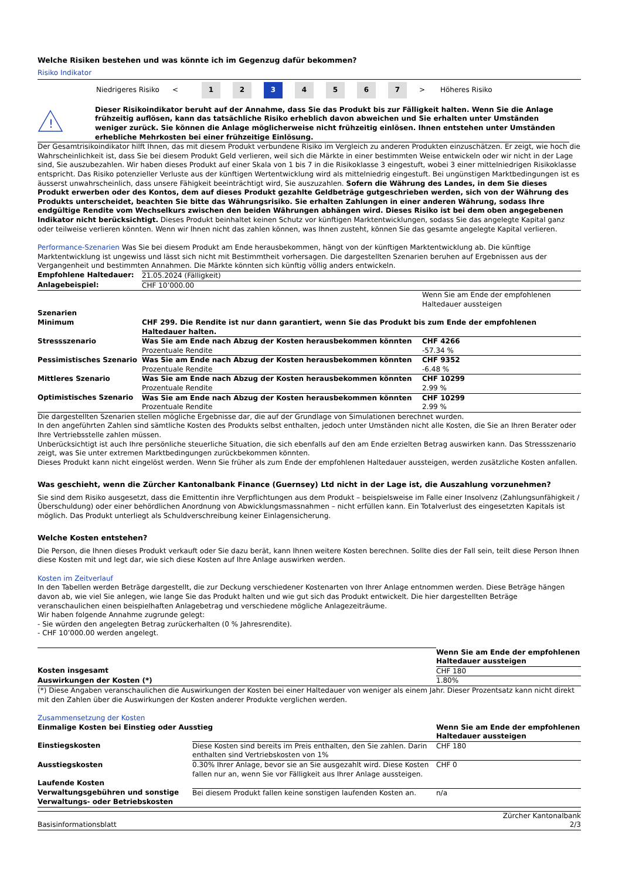Welche Risiken bestehen und was könnte ich im Gegenzug dafür bekommen?
Risiko Indikator
Niedrigeres Risiko < 1 2 3 4567 > Höheres Risiko
!
Dieser Risikoindikator beruht auf der Annahme, dass Sie das Produkt bis zur Fälligkeit halten. Wenn Sie die Anlage frühzeitig auflösen, kann das tatsächliche Risiko erheblich davon abweichen und Sie erhalten unter Umständen weniger zurück. Sie können die Anlage möglicherweise nicht frühzeitig einlösen. Ihnen entstehen unter Umständen erhebliche Mehrkosten bei einer frühzeitige Einlösung.
Der Gesamtrisikoindikator hilft Ihnen, das mit diesem Produkt verbundene Risiko im Vergleich zu anderen Produkten einzuschätzen. Er zeigt, wie hoch die Wahrscheinlichkeit ist, dass Sie bei diesem Produkt Geld verlieren, weil sich die Märkte in einer bestimmten Weise entwickeln oder wir nicht in der Lage sind, Sie auszubezahlen. Wir haben dieses Produkt auf einer Skala von 1 bis 7 in die Risikoklasse 3 eingestuft, wobei 3 einer mittelniedrigen Risikoklasse entspricht. Das Risiko potenzieller Verluste aus der künftigen Wertentwicklung wird als mittelniedrig eingestuft. Bei ungünstigen Marktbedingungen ist es äusserst unwahrscheinlich, dass unsere Fähigkeit beeinträchtigt wird, Sie auszuzahlen. Sofern die Währung des Landes, in dem Sie dieses Produkt erwerben oder des Kontos, dem auf dieses Produkt gezahlte Geldbeträge gutgeschrieben werden, sich von der Währung des Produkts unterscheidet, beachten Sie bitte das Währungsrisiko. Sie erhalten Zahlungen in einer anderen Währung, sodass Ihre endgültige Rendite vom Wechselkurs zwischen den beiden Währungen abhängen wird. Dieses Risiko ist bei dem oben angegebenen Indikator nicht berücksichtigt. Dieses Produkt beinhaltet keinen Schutz vor künftigen Marktentwicklungen, sodass Sie das angelegte Kapital ganz oder teilweise verlieren könnten. Wenn wir Ihnen nicht das zahlen können, was Ihnen zusteht, können Sie das gesamte angelegte Kapital verlieren.
Performance-Szenarien Was Sie bei diesem Produkt am Ende herausbekommen, hängt von der künftigen Marktentwicklung ab. Die künftige Marktentwicklung ist ungewiss und lässt sich nicht mit Bestimmtheit vorhersagen. Die dargestellten Szenarien beruhen auf Ergebnissen aus der Vergangenheit und bestimmten Annahmen. Die Märkte könnten sich künftig völlig anders entwickeln.
| Empfohlene Haltedauer: | 21.05.2024 (Fälligkeit) | |
| Anlagebeispiel: | CHF 10’000.00 | |
| | | Wenn Sie am Ende der empfohlenen Haltedauer aussteigen |
| Szenarien | | |
| Minimum | CHF 299. Die Rendite ist nur dann garantiert, wenn Sie das Produkt bis zum Ende der empfohlenen Haltedauer halten. | |
| Stressszenario | Was Sie am Ende nach Abzug der Kosten herausbekommen könnten Prozentuale Rendite | CHF 4266 -57.34 % |
| Pessimistisches Szenario | Was Sie am Ende nach Abzug der Kosten herausbekommen könnten Prozentuale Rendite | CHF 9352 -6.48 % |
| Mittleres Szenario | Was Sie am Ende nach Abzug der Kosten herausbekommen könnten Prozentuale Rendite | CHF 10299 2.99 % |
| Optimistisches Szenario | Was Sie am Ende nach Abzug der Kosten herausbekommen könnten Prozentuale Rendite | CHF 10299 2.99 % |
Die dargestellten Szenarien stellen mögliche Ergebnisse dar, die auf der Grundlage von Simulationen berechnet wurden.
In den angeführten Zahlen sind sämtliche Kosten des Produkts selbst enthalten, jedoch unter Umständen nicht alle Kosten, die Sie an Ihren Berater oder Ihre Vertriebsstelle zahlen müssen.
Unberücksichtigt ist auch Ihre persönliche steuerliche Situation, die sich ebenfalls auf den am Ende erzielten Betrag auswirken kann. Das Stressszenario zeigt, was Sie unter extremen Marktbedingungen zurückbekommen könnten.
Dieses Produkt kann nicht eingelöst werden. Wenn Sie früher als zum Ende der empfohlenen Haltedauer aussteigen, werden zusätzliche Kosten anfallen.
Was geschieht, wenn die Zürcher Kantonalbank Finance (Guernsey) Ltd nicht in der Lage ist, die Auszahlung vorzunehmen?
Sie sind dem Risiko ausgesetzt, dass die Emittentin ihre Verpflichtungen aus dem Produkt – beispielsweise im Falle einer Insolvenz (Zahlungsunfähigkeit / Überschuldung) oder einer behördlichen Anordnung von Abwicklungsmassnahmen – nicht erfüllen kann. Ein Totalverlust des eingesetzten Kapitals ist möglich. Das Produkt unterliegt als Schuldverschreibung keiner Einlagensicherung.
Welche Kosten entstehen?
Die Person, die Ihnen dieses Produkt verkauft oder Sie dazu berät, kann Ihnen weitere Kosten berechnen. Sollte dies der Fall sein, teilt diese Person Ihnen diese Kosten mit und legt dar, wie sich diese Kosten auf Ihre Anlage auswirken werden.
Kosten im Zeitverlauf
In den Tabellen werden Beträge dargestellt, die zur Deckung verschiedener Kostenarten von Ihrer Anlage entnommen werden. Diese Beträge hängen davon ab, wie viel Sie anlegen, wie lange Sie das Produkt halten und wie gut sich das Produkt entwickelt. Die hier dargestellten Beträge veranschaulichen einen beispielhaften Anlagebetrag und verschiedene mögliche Anlagezeiträume.
Wir haben folgende Annahme zugrunde gelegt:
- Sie würden den angelegten Betrag zurückerhalten (0 % Jahresrendite).
- CHF 10’000.00 werden angelegt.
| | Wenn Sie am Ende der empfohlenen Haltedauer aussteigen |
| Kosten insgesamt | CHF 180 |
| Auswirkungen der Kosten (*) | 1.80% |
(*) Diese Angaben veranschaulichen die Auswirkungen der Kosten bei einer Haltedauer von weniger als einem Jahr. Dieser Prozentsatz kann nicht direkt mit den Zahlen über die Auswirkungen der Kosten anderer Produkte verglichen werden.
Zusammensetzung der Kosten
| Einmalige Kosten bei Einstieg oder Ausstieg | | Wenn Sie am Ende der empfohlenen Haltedauer aussteigen |
| --- | --- | --- |
| Einstiegskosten | Diese Kosten sind bereits im Preis enthalten, den Sie zahlen. Darin enthalten sind Vertriebskosten von 1% | CHF 180 |
| Ausstiegskosten | 0.30% Ihrer Anlage, bevor sie an Sie ausgezahlt wird. Diese Kosten fallen nur an, wenn Sie vor Fälligkeit aus Ihrer Anlage aussteigen. | CHF 0 |
| Laufende Kosten | | |
| Verwaltungsgebühren und sonstige Verwaltungs- oder Betriebskosten | Bei diesem Produkt fallen keine sonstigen laufenden Kosten an. | n/a |
Basisinformationsblatt Zürcher Kantonalbank
2/3